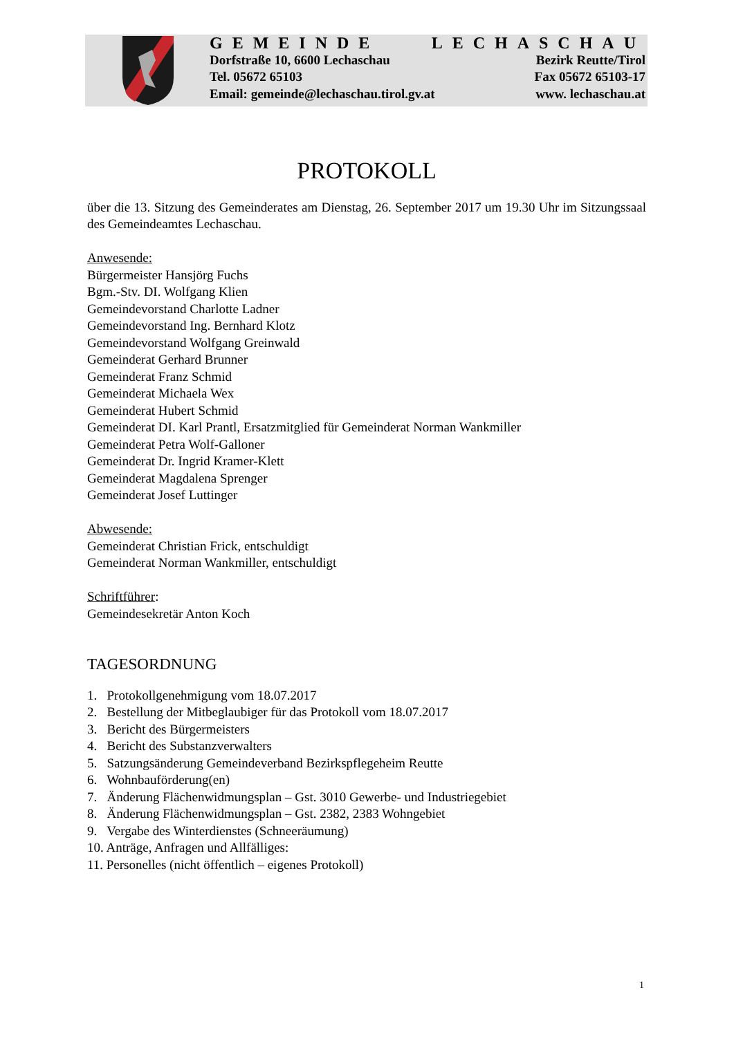GEMEINDE LECHASCHAU
Dorfstraße 10, 6600 Lechaschau Bezirk Reutte/Tirol
Tel. 05672 65103 Fax 05672 65103-17
Email: gemeinde@lechaschau.tirol.gv.at www. lechaschau.at
PROTOKOLL
über die 13. Sitzung des Gemeinderates am Dienstag, 26. September 2017 um 19.30 Uhr im Sitzungssaal des Gemeindeamtes Lechaschau.
Anwesende:
Bürgermeister Hansjörg Fuchs
Bgm.-Stv. DI. Wolfgang Klien
Gemeindevorstand Charlotte Ladner
Gemeindevorstand Ing. Bernhard Klotz
Gemeindevorstand Wolfgang Greinwald
Gemeinderat Gerhard Brunner
Gemeinderat Franz Schmid
Gemeinderat Michaela Wex
Gemeinderat Hubert Schmid
Gemeinderat DI. Karl Prantl, Ersatzmitglied für Gemeinderat Norman Wankmiller
Gemeinderat Petra Wolf-Galloner
Gemeinderat Dr. Ingrid Kramer-Klett
Gemeinderat Magdalena Sprenger
Gemeinderat Josef Luttinger
Abwesende:
Gemeinderat Christian Frick, entschuldigt
Gemeinderat Norman Wankmiller, entschuldigt
Schriftführer:
Gemeindesekretär Anton Koch
TAGESORDNUNG
1. Protokollgenehmigung vom 18.07.2017
2. Bestellung der Mitbeglaubiger für das Protokoll vom 18.07.2017
3. Bericht des Bürgermeisters
4. Bericht des Substanzverwalters
5. Satzungsänderung Gemeindeverband Bezirkspflegeheim Reutte
6. Wohnbauförderung(en)
7. Änderung Flächenwidmungsplan – Gst. 3010 Gewerbe- und Industriegebiet
8. Änderung Flächenwidmungsplan – Gst. 2382, 2383 Wohngebiet
9. Vergabe des Winterdienstes (Schneeräumung)
10. Anträge, Anfragen und Allfälliges:
11. Personelles (nicht öffentlich – eigenes Protokoll)
1